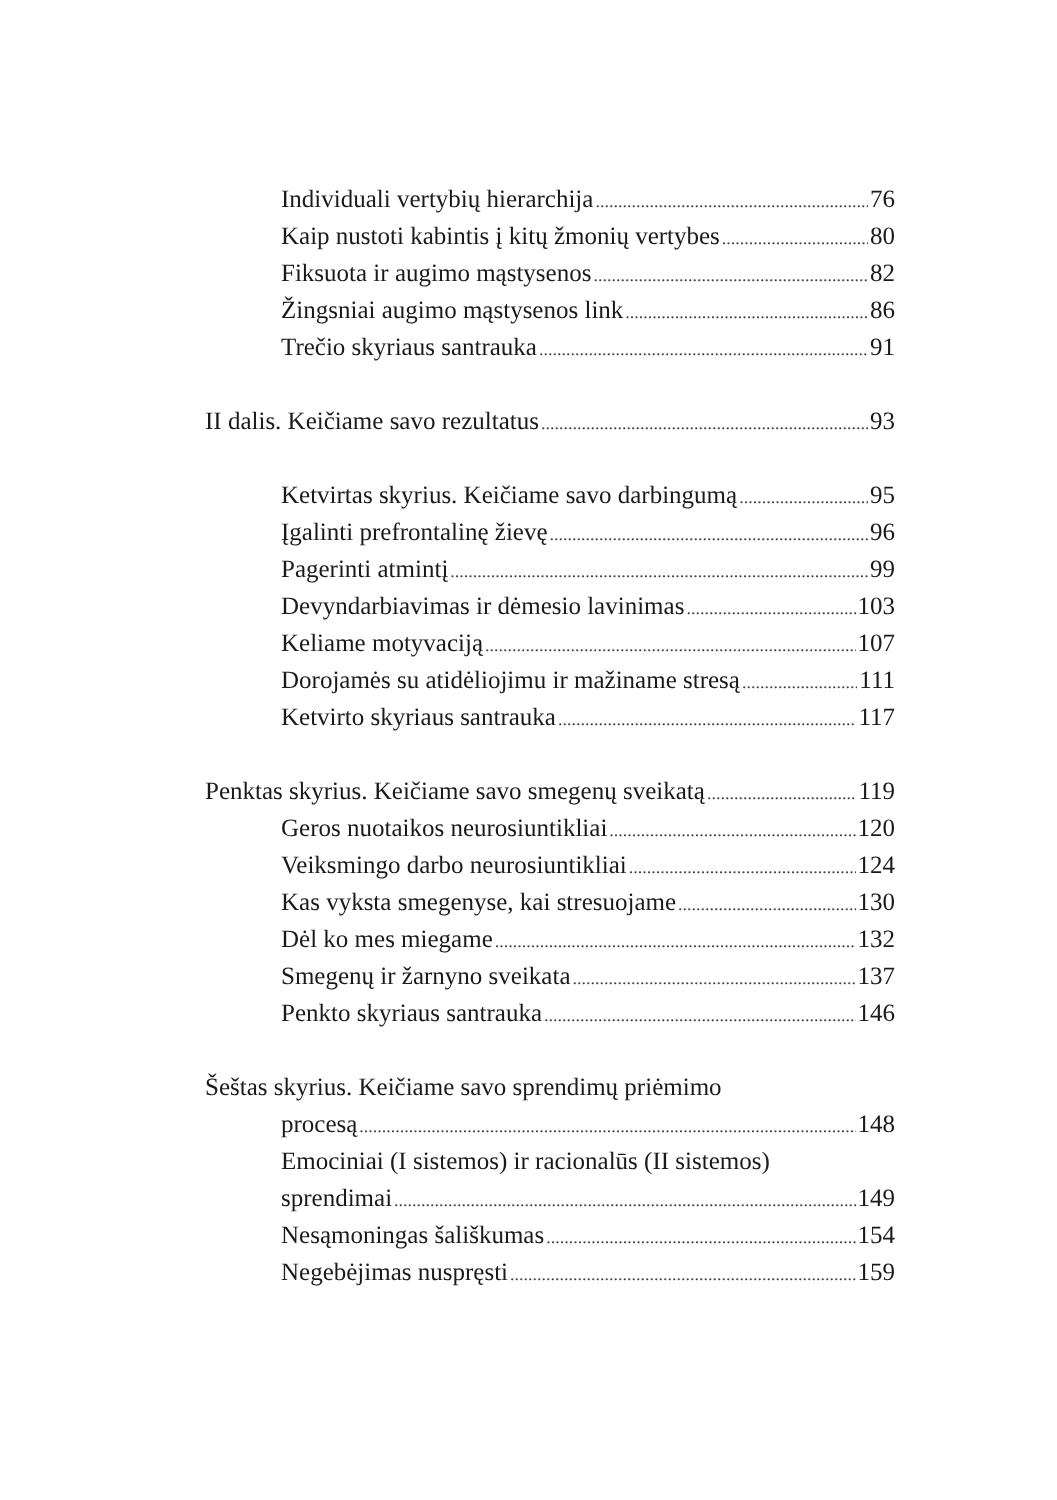Individuali vertybių hierarchija 76
Kaip nustoti kabintis į kitų žmonių vertybes 80
Fiksuota ir augimo mąstysenos 82
Žingsniai augimo mąstysenos link 86
Trečio skyriaus santrauka 91
II dalis. Keičiame savo rezultatus 93
Ketvirtas skyrius. Keičiame savo darbingumą 95
Įgalinti prefrontalinę žievę 96
Pagerinti atmintį 99
Devyndarbiavimas ir dėmesio lavinimas 103
Keliame motyvaciją 107
Dorojamės su atidėliojimu ir mažiname stresą 111
Ketvirto skyriaus santrauka 117
Penktas skyrius. Keičiame savo smegenų sveikatą 119
Geros nuotaikos neurosiuntikliai 120
Veiksmingo darbo neurosiuntikliai 124
Kas vyksta smegenyse, kai stresuojame 130
Dėl ko mes miegame 132
Smegenų ir žarnyno sveikata 137
Penkto skyriaus santrauka 146
Šeštas skyrius. Keičiame savo sprendimų priėmimo
procesą 148
Emociniai (I sistemos) ir racionalūs (II sistemos)
sprendimai 149
Nesąmoningas šališkumas 154
Negebėjimas nuspręsti 159